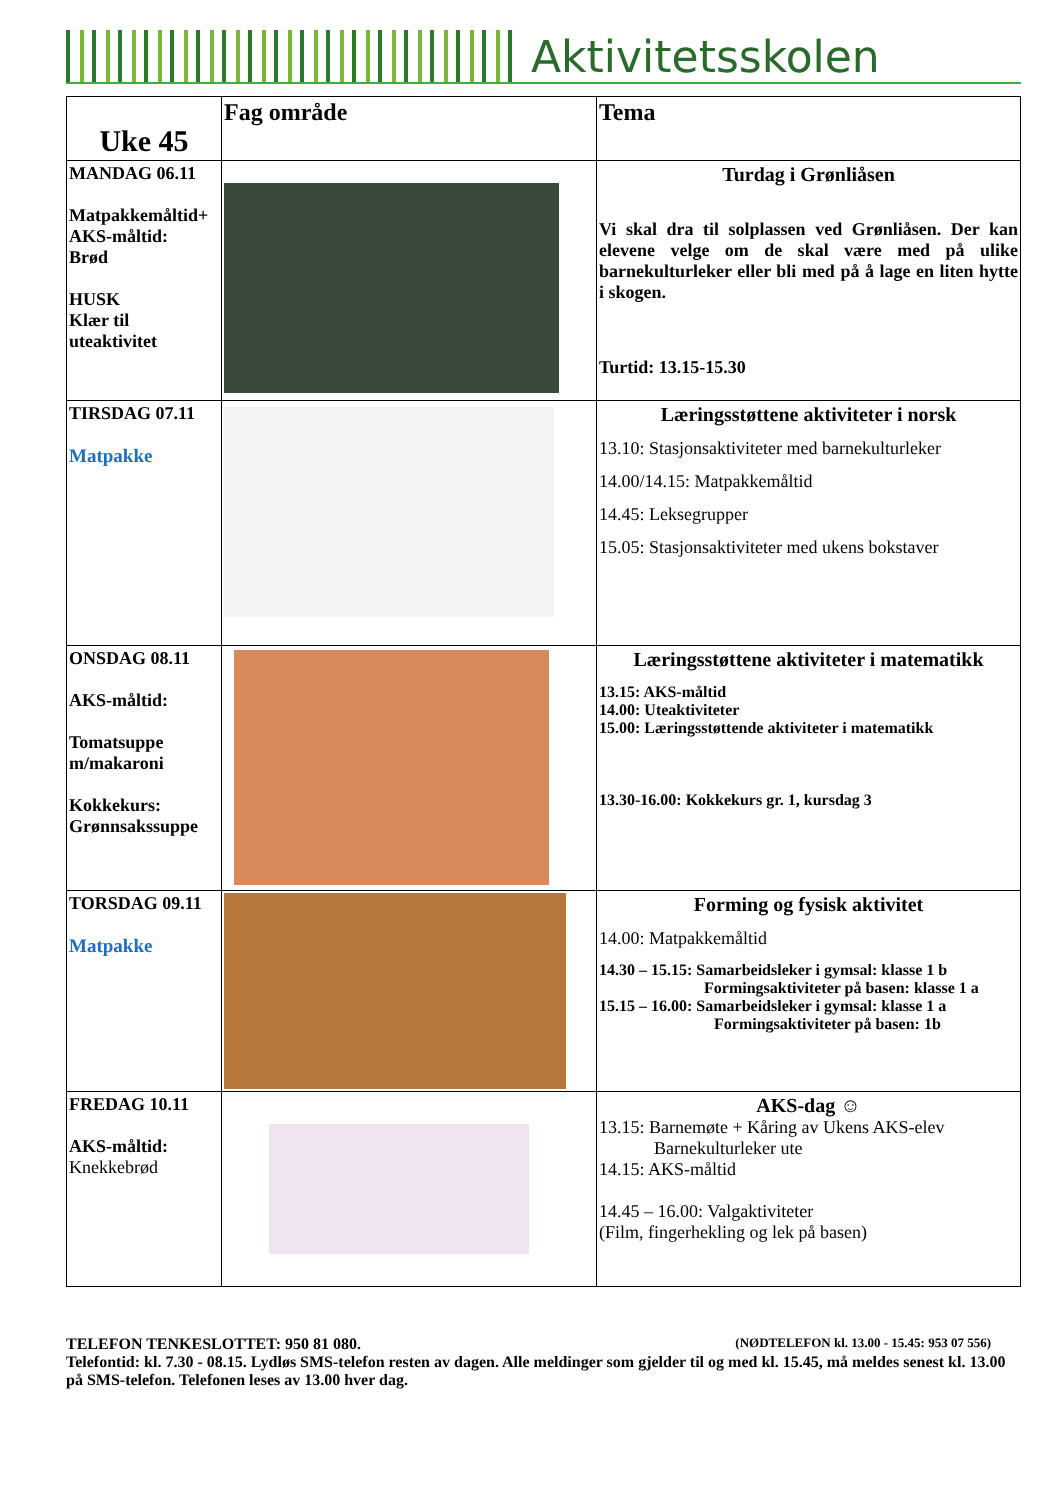Aktivitetsskolen
| Uke 45 | Fag område | Tema |
| --- | --- | --- |
| MANDAG 06.11 Matpakkemåltid+ AKS-måltid: Brød HUSK Klær til uteaktivitet | | Turdag i Grønliåsen Vi skal dra til solplassen ved Grønliåsen. Der kan elevene velge om de skal være med på ulike barnekulturleker eller bli med på å lage en liten hytte i skogen. Turtid: 13.15-15.30 |
| TIRSDAG 07.11 Matpakke | | Læringsstøttene aktiviteter i norsk 13.10: Stasjonsaktiviteter med barnekulturleker 14.00/14.15: Matpakkemåltid 14.45: Leksegrupper 15.05: Stasjonsaktiviteter med ukens bokstaver |
| ONSDAG 08.11 AKS-måltid: Tomatsuppe m/makaroni Kokkekurs: Grønnsakssuppe | | Læringsstøttene aktiviteter i matematikk 13.15: AKS-måltid 14.00: Uteaktiviteter 15.00: Læringsstøttende aktiviteter i matematikk 13.30-16.00: Kokkekurs gr. 1, kursdag 3 |
| TORSDAG 09.11 Matpakke | | Forming og fysisk aktivitet 14.00: Matpakkemåltid 14.30 – 15.15: Samarbeidsleker i gymsal: klasse 1 b Formingsaktiviteter på basen: klasse 1 a 15.15 – 16.00: Samarbeidsleker i gymsal: klasse 1 a Formingsaktiviteter på basen: 1b |
| FREDAG 10.11 AKS-måltid: Knekkebrød | | AKS-dag ☺ 13.15: Barnemøte + Kåring av Ukens AKS-elev Barnekulturleker ute 14.15: AKS-måltid 14.45 – 16.00: Valgaktiviteter (Film, fingerhekling og lek på basen) |
TELEFON TENKESLOTTET: 950 81 080. (NØDTELEFON kl. 13.00 - 15.45: 953 07 556)
Telefontid: kl. 7.30 - 08.15. Lydløs SMS-telefon resten av dagen. Alle meldinger som gjelder til og med kl. 15.45, må meldes senest kl. 13.00 på SMS-telefon. Telefonen leses av 13.00 hver dag.